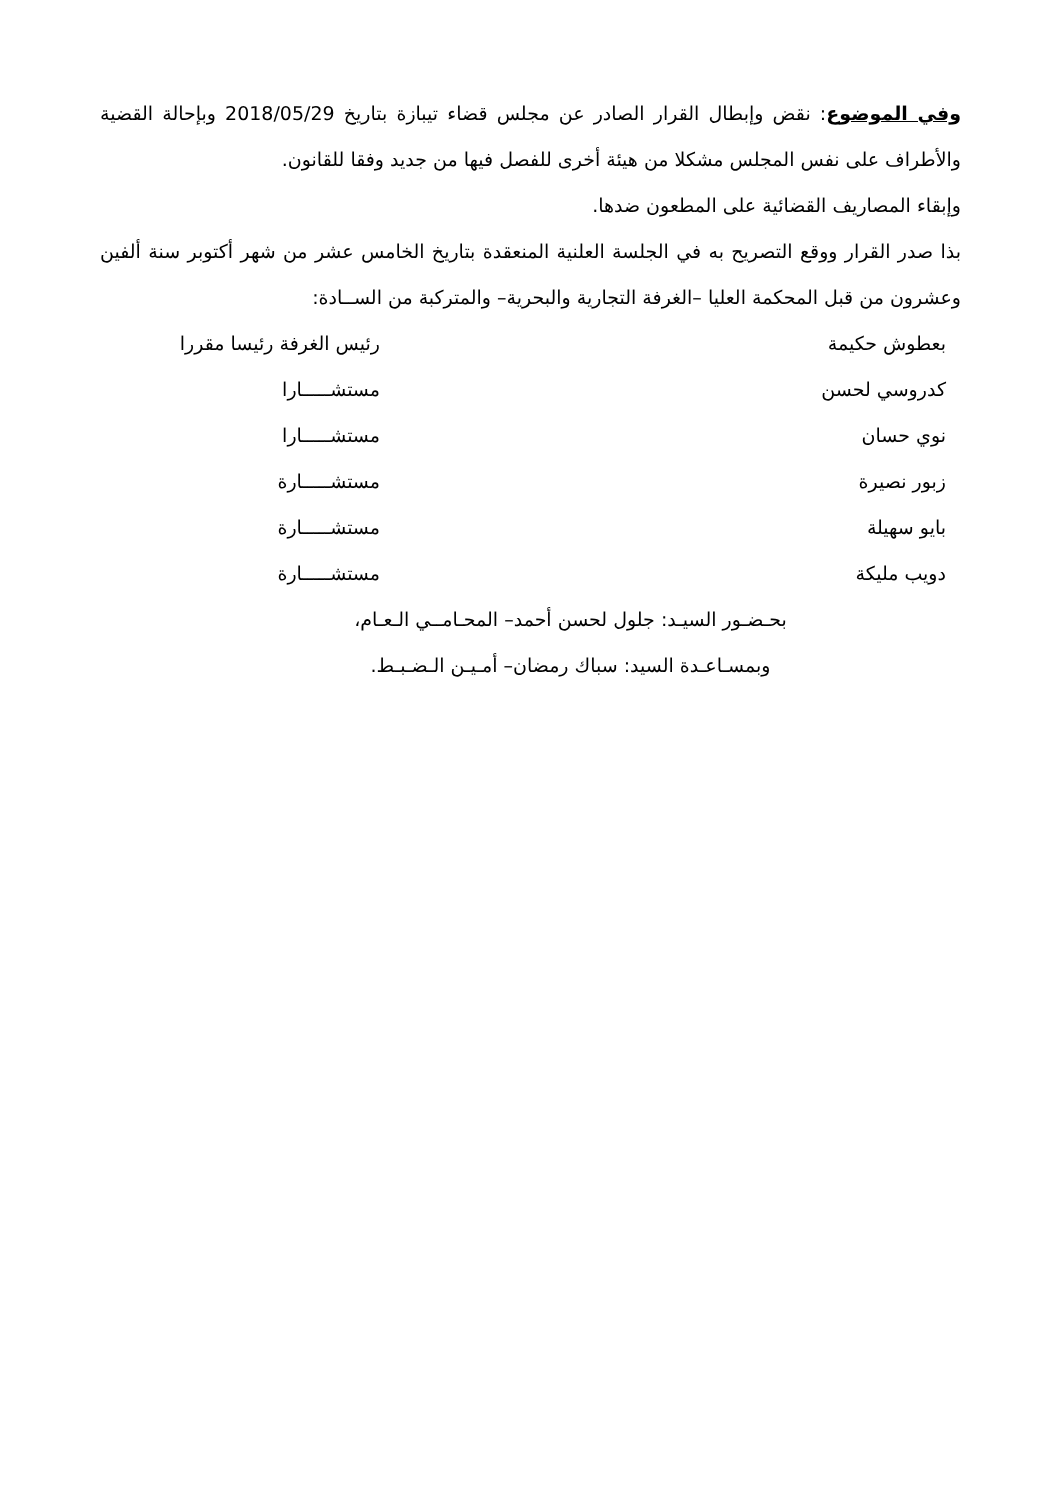وفي الموضوع: نقض وإبطال القرار الصادر عن مجلس قضاء تيبازة بتاريخ 2018/05/29 وبإحالة القضية والأطراف على نفس المجلس مشكلا من هيئة أخرى للفصل فيها من جديد وفقا للقانون.
وإبقاء المصاريف القضائية على المطعون ضدها.
بذا صدر القرار ووقع التصريح به في الجلسة العلنية المنعقدة بتاريخ الخامس عشر من شهر أكتوبر سنة ألفين وعشرون من قبل المحكمة العليا –الغرفة التجارية والبحرية– والمتركبة من الســادة:
بعطوش حكيمة رئيس الغرفة رئيسا مقررا
كدروسي لحسن مستشـــــارا
نوي حسان مستشـــــارا
زبور نصيرة مستشـــــارة
بايو سهيلة مستشـــــارة
دويب مليكة مستشـــــارة
بحـضـور السيـد: جلول لحسن أحمد– المحـامــي الـعـام،
وبمسـاعـدة السيد: سباك رمضان– أمـيـن الـضـبـط.